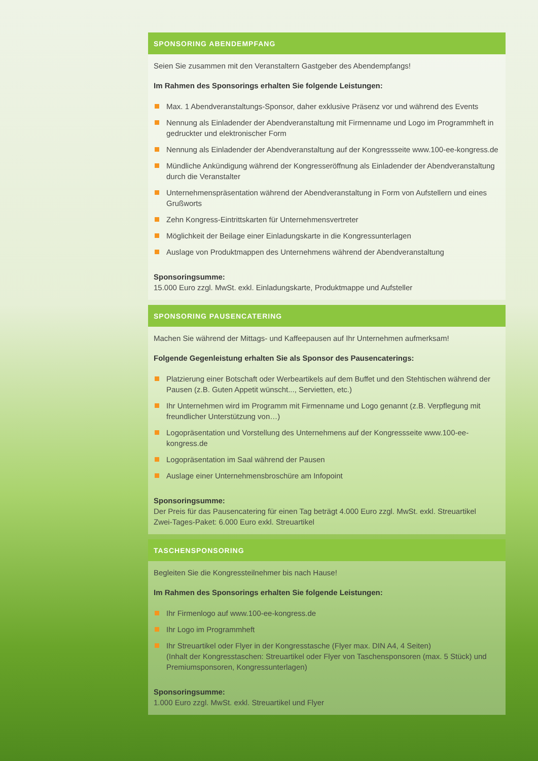SPONSORING ABENDEMPFANG
Seien Sie zusammen mit den Veranstaltern Gastgeber des Abendempfangs!
Im Rahmen des Sponsorings erhalten Sie folgende Leistungen:
Max. 1 Abendveranstaltungs-Sponsor, daher exklusive Präsenz vor und während des Events
Nennung als Einladender der Abendveranstaltung mit Firmenname und Logo im Programmheft in gedruckter und elektronischer Form
Nennung als Einladender der Abendveranstaltung auf der Kongressseite www.100-ee-kongress.de
Mündliche Ankündigung während der Kongresseröffnung als Einladender der Abendveranstaltung durch die Veranstalter
Unternehmenspräsentation während der Abendveranstaltung in Form von Aufstellern und eines Grußworts
Zehn Kongress-Eintrittskarten für Unternehmensvertreter
Möglichkeit der Beilage einer Einladungskarte in die Kongressunterlagen
Auslage von Produktmappen des Unternehmens während der Abendveranstaltung
Sponsoringsumme:
15.000 Euro zzgl. MwSt. exkl. Einladungskarte, Produktmappe und Aufsteller
SPONSORING PAUSENCATERING
Machen Sie während der Mittags- und Kaffeepausen auf Ihr Unternehmen aufmerksam!
Folgende Gegenleistung erhalten Sie als Sponsor des Pausencaterings:
Platzierung einer Botschaft oder Werbeartikels auf dem Buffet und den Stehtischen während der Pausen (z.B. Guten Appetit wünscht..., Servietten, etc.)
Ihr Unternehmen wird im Programm mit Firmenname und Logo genannt (z.B. Verpflegung mit freundlicher Unterstützung von…)
Logopräsentation und Vorstellung des Unternehmens auf der Kongressseite www.100-ee-kongress.de
Logopräsentation im Saal während der Pausen
Auslage einer Unternehmensbroschüre am Infopoint
Sponsoringsumme:
Der Preis für das Pausencatering für einen Tag beträgt 4.000 Euro zzgl. MwSt. exkl. Streuartikel
Zwei-Tages-Paket: 6.000 Euro exkl. Streuartikel
TASCHENSPONSORING
Begleiten Sie die Kongressteilnehmer bis nach Hause!
Im Rahmen des Sponsorings erhalten Sie folgende Leistungen:
Ihr Firmenlogo auf www.100-ee-kongress.de
Ihr Logo im Programmheft
Ihr Streuartikel oder Flyer in der Kongresstasche (Flyer max. DIN A4, 4 Seiten)
(Inhalt der Kongresstaschen: Streuartikel oder Flyer von Taschensponsoren (max. 5 Stück) und Premiumsponsoren, Kongressunterlagen)
Sponsoringsumme:
1.000 Euro zzgl. MwSt. exkl. Streuartikel und Flyer